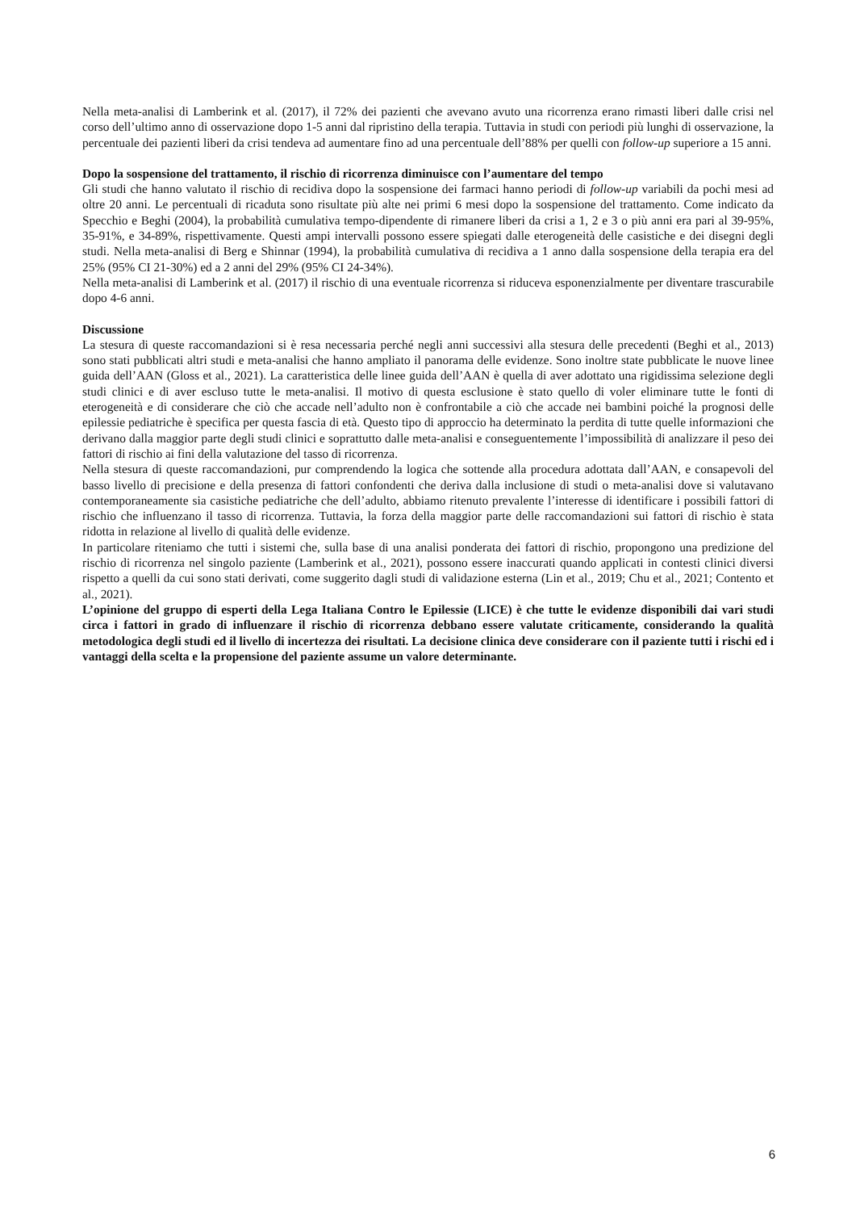Nella meta-analisi di Lamberink et al. (2017), il 72% dei pazienti che avevano avuto una ricorrenza erano rimasti liberi dalle crisi nel corso dell’ultimo anno di osservazione dopo 1-5 anni dal ripristino della terapia. Tuttavia in studi con periodi più lunghi di osservazione, la percentuale dei pazienti liberi da crisi tendeva ad aumentare fino ad una percentuale dell’88% per quelli con follow-up superiore a 15 anni.
Dopo la sospensione del trattamento, il rischio di ricorrenza diminuisce con l’aumentare del tempo
Gli studi che hanno valutato il rischio di recidiva dopo la sospensione dei farmaci hanno periodi di follow-up variabili da pochi mesi ad oltre 20 anni. Le percentuali di ricaduta sono risultate più alte nei primi 6 mesi dopo la sospensione del trattamento. Come indicato da Specchio e Beghi (2004), la probabilità cumulativa tempo-dipendente di rimanere liberi da crisi a 1, 2 e 3 o più anni era pari al 39-95%, 35-91%, e 34-89%, rispettivamente. Questi ampi intervalli possono essere spiegati dalle eterogeneità delle casistiche e dei disegni degli studi. Nella meta-analisi di Berg e Shinnar (1994), la probabilità cumulativa di recidiva a 1 anno dalla sospensione della terapia era del 25% (95% CI 21-30%) ed a 2 anni del 29% (95% CI 24-34%).
Nella meta-analisi di Lamberink et al. (2017) il rischio di una eventuale ricorrenza si riduceva esponenzialmente per diventare trascurabile dopo 4-6 anni.
Discussione
La stesura di queste raccomandazioni si è resa necessaria perché negli anni successivi alla stesura delle precedenti (Beghi et al., 2013) sono stati pubblicati altri studi e meta-analisi che hanno ampliato il panorama delle evidenze. Sono inoltre state pubblicate le nuove linee guida dell’AAN (Gloss et al., 2021). La caratteristica delle linee guida dell’AAN è quella di aver adottato una rigidissima selezione degli studi clinici e di aver escluso tutte le meta-analisi. Il motivo di questa esclusione è stato quello di voler eliminare tutte le fonti di eterogeneità e di considerare che ciò che accade nell’adulto non è confrontabile a ciò che accade nei bambini poiché la prognosi delle epilessie pediatriche è specifica per questa fascia di età. Questo tipo di approccio ha determinato la perdita di tutte quelle informazioni che derivano dalla maggior parte degli studi clinici e soprattutto dalle meta-analisi e conseguentemente l’impossibilità di analizzare il peso dei fattori di rischio ai fini della valutazione del tasso di ricorrenza.
Nella stesura di queste raccomandazioni, pur comprendendo la logica che sottende alla procedura adottata dall’AAN, e consapevoli del basso livello di precisione e della presenza di fattori confondenti che deriva dalla inclusione di studi o meta-analisi dove si valutavano contemporaneamente sia casistiche pediatriche che dell’adulto, abbiamo ritenuto prevalente l’interesse di identificare i possibili fattori di rischio che influenzano il tasso di ricorrenza. Tuttavia, la forza della maggior parte delle raccomandazioni sui fattori di rischio è stata ridotta in relazione al livello di qualità delle evidenze.
In particolare riteniamo che tutti i sistemi che, sulla base di una analisi ponderata dei fattori di rischio, propongono una predizione del rischio di ricorrenza nel singolo paziente (Lamberink et al., 2021), possono essere inaccurati quando applicati in contesti clinici diversi rispetto a quelli da cui sono stati derivati, come suggerito dagli studi di validazione esterna (Lin et al., 2019; Chu et al., 2021; Contento et al., 2021).
L’opinione del gruppo di esperti della Lega Italiana Contro le Epilessie (LICE) è che tutte le evidenze disponibili dai vari studi circa i fattori in grado di influenzare il rischio di ricorrenza debbano essere valutate criticamente, considerando la qualità metodologica degli studi ed il livello di incertezza dei risultati. La decisione clinica deve considerare con il paziente tutti i rischi ed i vantaggi della scelta e la propensione del paziente assume un valore determinante.
6